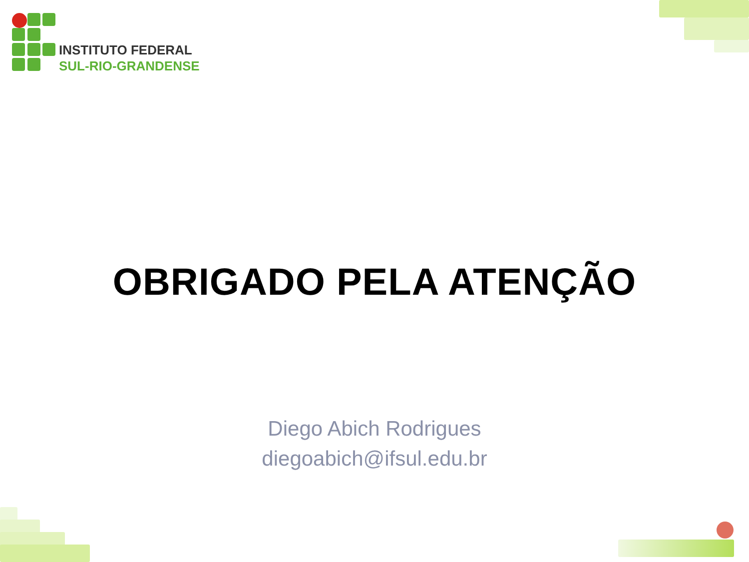INSTITUTO FEDERAL
SUL-RIO-GRANDENSE
OBRIGADO PELA ATENÇÃO
Diego Abich Rodrigues
diegoabich@ifsul.edu.br